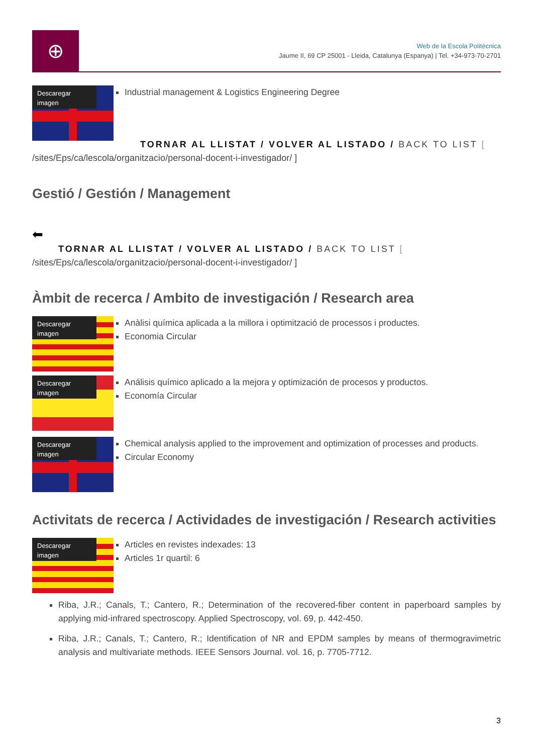⊕
Web de la Escola Politècnica
Jaume II, 69 CP 25001 - Lleida, Catalunya (Espanya) | Tel. +34-973-70-2701
Descaregar imagen
Industrial management & Logistics Engineering Degree
TORNAR AL LLISTAT / VOLVER AL LISTADO / BACK TO LIST [
/sites/Eps/ca/lescola/organitzacio/personal-docent-i-investigador/ ]
Gestió / Gestión / Management
⬅
TORNAR AL LLISTAT / VOLVER AL LISTADO / BACK TO LIST [
/sites/Eps/ca/lescola/organitzacio/personal-docent-i-investigador/ ]
Àmbit de recerca / Ambito de investigación / Research area
Descaregar imagen
Anàlisi química aplicada a la millora i optimització de processos i productes.
Economia Circular
Descaregar imagen
Análisis químico aplicado a la mejora y optimización de procesos y productos.
Economía Circular
Descaregar imagen
Chemical analysis applied to the improvement and optimization of processes and products.
Circular Economy
Activitats de recerca / Actividades de investigación / Research activities
Descaregar imagen
Articles en revistes indexades: 13
Articles 1r quartil: 6
Riba, J.R.; Canals, T.; Cantero, R.; Determination of the recovered-fiber content in paperboard samples by applying mid-infrared spectroscopy. Applied Spectroscopy, vol. 69, p. 442-450.
Riba, J.R.; Canals, T.; Cantero, R.; Identification of NR and EPDM samples by means of thermogravimetric analysis and multivariate methods. IEEE Sensors Journal. vol. 16, p. 7705-7712.
3